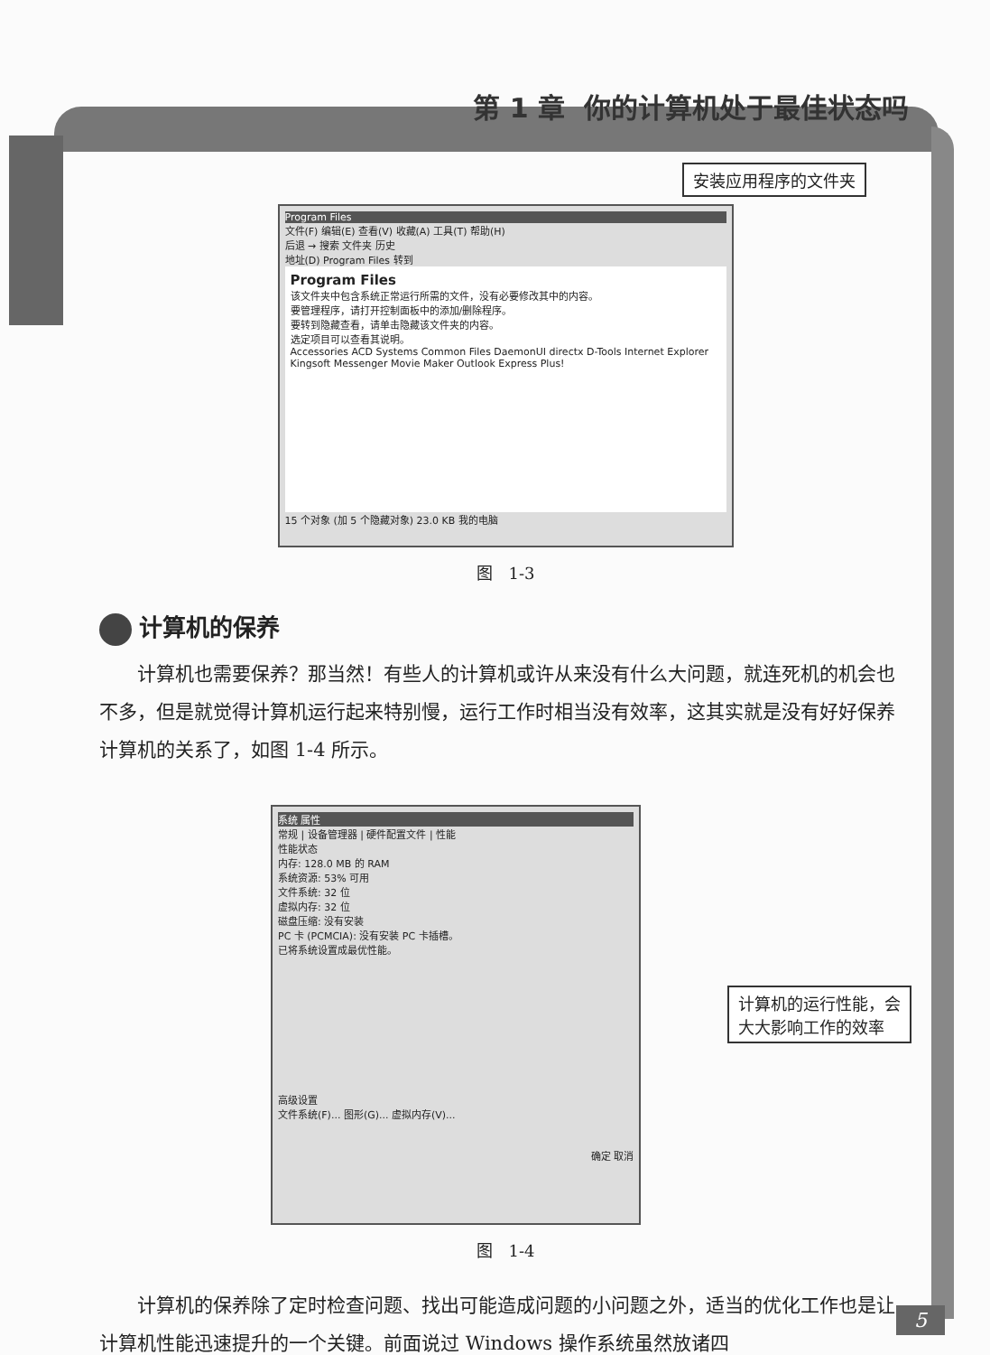第 1 章 你的计算机处于最佳状态吗
安装应用程序的文件夹
Program Files
文件(F) 编辑(E) 查看(V) 收藏(A) 工具(T) 帮助(H)
后退 → 搜索 文件夹 历史
地址(D) Program Files 转到
Program Files
该文件夹中包含系统正常运行所需的文件，没有必要修改其中的内容。
要管理程序，请打开控制面板中的添加/删除程序。
要转到隐藏查看，请单击隐藏该文件夹的内容。
选定项目可以查看其说明。
Accessories ACD Systems Common Files DaemonUI directx D-Tools Internet Explorer Kingsoft Messenger Movie Maker Outlook Express Plus!
15 个对象 (加 5 个隐藏对象) 23.0 KB 我的电脑
图　1-3
计算机的保养
计算机也需要保养？那当然！有些人的计算机或许从来没有什么大问题，就连死机的机会也不多，但是就觉得计算机运行起来特别慢，运行工作时相当没有效率，这其实就是没有好好保养计算机的关系了，如图 1-4 所示。
系统 属性
常规 | 设备管理器 | 硬件配置文件 | 性能
性能状态
内存: 128.0 MB 的 RAM
系统资源: 53% 可用
文件系统: 32 位
虚拟内存: 32 位
磁盘压缩: 没有安装
PC 卡 (PCMCIA): 没有安装 PC 卡插槽。
已将系统设置成最优性能。
高级设置
文件系统(F)... 图形(G)... 虚拟内存(V)...
确定 取消
计算机的运行性能，会
大大影响工作的效率
图　1-4
计算机的保养除了定时检查问题、找出可能造成问题的小问题之外，适当的优化工作也是让计算机性能迅速提升的一个关键。前面说过 Windows 操作系统虽然放诸四
5